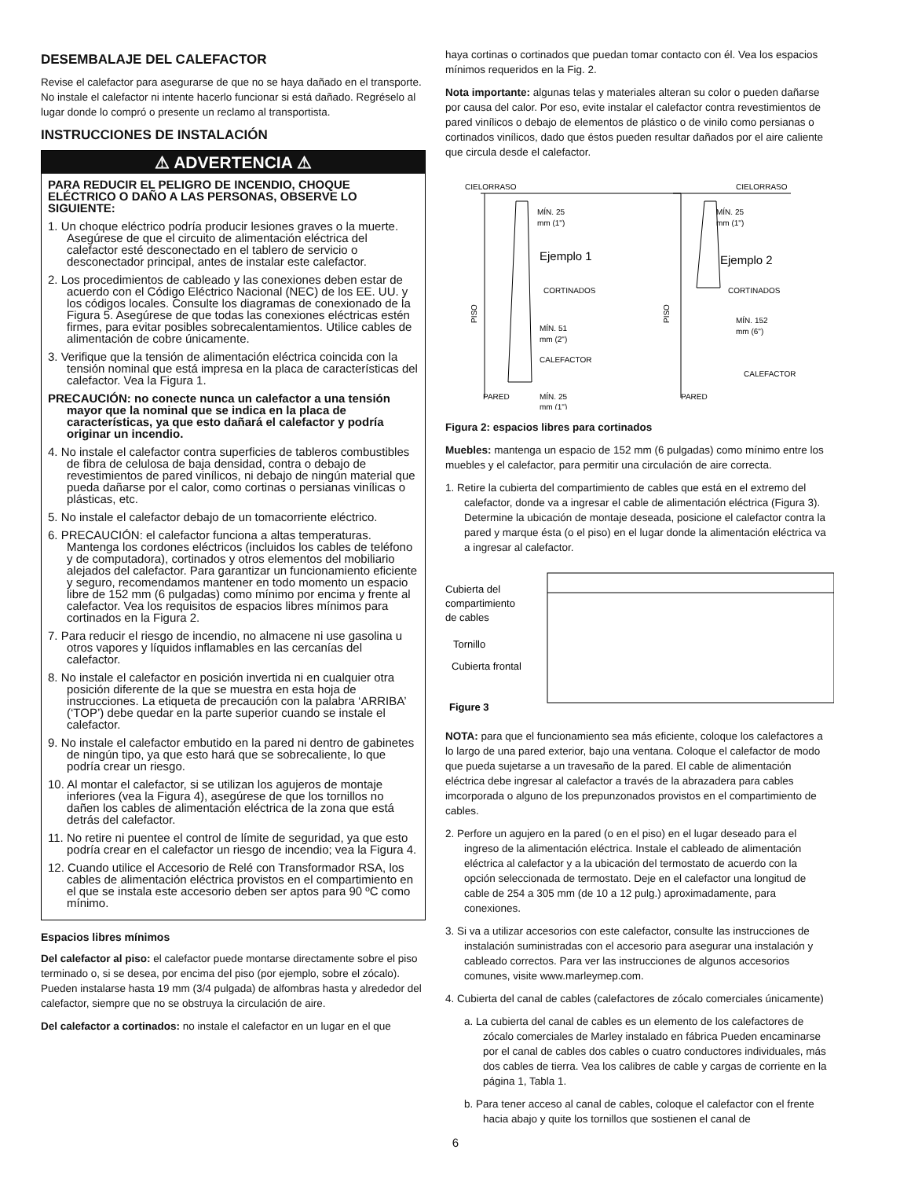DESEMBALAJE DEL CALEFACTOR
Revise el calefactor para asegurarse de que no se haya dañado en el transporte. No instale el calefactor ni intente hacerlo funcionar si está dañado. Regréselo al lugar donde lo compró o presente un reclamo al transportista.
INSTRUCCIONES DE INSTALACIÓN
⚠ ADVERTENCIA ⚠
PARA REDUCIR EL PELIGRO DE INCENDIO, CHOQUE ELÉCTRICO O DAÑO A LAS PERSONAS, OBSERVE LO SIGUIENTE:
1. Un choque eléctrico podría producir lesiones graves o la muerte. Asegúrese de que el circuito de alimentación eléctrica del calefactor esté desconectado en el tablero de servicio o desconectador principal, antes de instalar este calefactor.
2. Los procedimientos de cableado y las conexiones deben estar de acuerdo con el Código Eléctrico Nacional (NEC) de los EE. UU. y los códigos locales. Consulte los diagramas de conexionado de la Figura 5. Asegúrese de que todas las conexiones eléctricas estén firmes, para evitar posibles sobrecalentamientos. Utilice cables de alimentación de cobre únicamente.
3. Verifique que la tensión de alimentación eléctrica coincida con la tensión nominal que está impresa en la placa de características del calefactor. Vea la Figura 1.
PRECAUCIÓN: no conecte nunca un calefactor a una tensión mayor que la nominal que se indica en la placa de características, ya que esto dañará el calefactor y podría originar un incendio.
4. No instale el calefactor contra superficies de tableros combustibles de fibra de celulosa de baja densidad, contra o debajo de revestimientos de pared vinílicos, ni debajo de ningún material que pueda dañarse por el calor, como cortinas o persianas vinílicas o plásticas, etc.
5. No instale el calefactor debajo de un tomacorriente eléctrico.
6. PRECAUCIÓN: el calefactor funciona a altas temperaturas. Mantenga los cordones eléctricos (incluidos los cables de teléfono y de computadora), cortinados y otros elementos del mobiliario alejados del calefactor. Para garantizar un funcionamiento eficiente y seguro, recomendamos mantener en todo momento un espacio libre de 152 mm (6 pulgadas) como mínimo por encima y frente al calefactor. Vea los requisitos de espacios libres mínimos para cortinados en la Figura 2.
7. Para reducir el riesgo de incendio, no almacene ni use gasolina u otros vapores y líquidos inflamables en las cercanías del calefactor.
8. No instale el calefactor en posición invertida ni en cualquier otra posición diferente de la que se muestra en esta hoja de instrucciones. La etiqueta de precaución con la palabra ‘ARRIBA’ (‘TOP’) debe quedar en la parte superior cuando se instale el calefactor.
9. No instale el calefactor embutido en la pared ni dentro de gabinetes de ningún tipo, ya que esto hará que se sobrecaliente, lo que podría crear un riesgo.
10. Al montar el calefactor, si se utilizan los agujeros de montaje inferiores (vea la Figura 4), asegúrese de que los tornillos no dañen los cables de alimentación eléctrica de la zona que está detrás del calefactor.
11. No retire ni puentee el control de límite de seguridad, ya que esto podría crear en el calefactor un riesgo de incendio; vea la Figura 4.
12. Cuando utilice el Accesorio de Relé con Transformador RSA, los cables de alimentación eléctrica provistos en el compartimiento en el que se instala este accesorio deben ser aptos para 90 ºC como mínimo.
Espacios libres mínimos
Del calefactor al piso: el calefactor puede montarse directamente sobre el piso terminado o, si se desea, por encima del piso (por ejemplo, sobre el zócalo). Pueden instalarse hasta 19 mm (3/4 pulgada) de alfombras hasta y alrededor del calefactor, siempre que no se obstruya la circulación de aire.
Del calefactor a cortinados: no instale el calefactor en un lugar en el que
haya cortinas o cortinados que puedan tomar contacto con él. Vea los espacios mínimos requeridos en la Fig. 2.
Nota importante: algunas telas y materiales alteran su color o pueden dañarse por causa del calor. Por eso, evite instalar el calefactor contra revestimientos de pared vinílicos o debajo de elementos de plástico o de vinilo como persianas o cortinados vinílicos, dado que éstos pueden resultar dañados por el aire caliente que circula desde el calefactor.
CIELORRASO
CIELORRASO
MÍN. 25
mm (1")
Ejemplo 1
CORTINADOS
MÍN. 51
mm (2")
CALEFACTOR
PARED
MÍN. 25
mm (1")
MÍN. 25
mm (1")
Ejemplo 2
CORTINADOS
MÍN. 152
mm (6")
CALEFACTOR
PARED
PISO
PISO
Figura 2: espacios libres para cortinados
Muebles: mantenga un espacio de 152 mm (6 pulgadas) como mínimo entre los muebles y el calefactor, para permitir una circulación de aire correcta.
1. Retire la cubierta del compartimiento de cables que está en el extremo del calefactor, donde va a ingresar el cable de alimentación eléctrica (Figura 3). Determine la ubicación de montaje deseada, posicione el calefactor contra la pared y marque ésta (o el piso) en el lugar donde la alimentación eléctrica va a ingresar al calefactor.
Cubierta del
compartimiento
de cables
Tornillo
Cubierta frontal
Figure 3
NOTA: para que el funcionamiento sea más eficiente, coloque los calefactores a lo largo de una pared exterior, bajo una ventana. Coloque el calefactor de modo que pueda sujetarse a un travesaño de la pared. El cable de alimentación eléctrica debe ingresar al calefactor a través de la abrazadera para cables imcorporada o alguno de los prepunzonados provistos en el compartimiento de cables.
2. Perfore un agujero en la pared (o en el piso) en el lugar deseado para el ingreso de la alimentación eléctrica. Instale el cableado de alimentación eléctrica al calefactor y a la ubicación del termostato de acuerdo con la opción seleccionada de termostato. Deje en el calefactor una longitud de cable de 254 a 305 mm (de 10 a 12 pulg.) aproximadamente, para conexiones.
3. Si va a utilizar accesorios con este calefactor, consulte las instrucciones de instalación suministradas con el accesorio para asegurar una instalación y cableado correctos. Para ver las instrucciones de algunos accesorios comunes, visite www.marleymep.com.
4. Cubierta del canal de cables (calefactores de zócalo comerciales únicamente)
a. La cubierta del canal de cables es un elemento de los calefactores de zócalo comerciales de Marley instalado en fábrica Pueden encaminarse por el canal de cables dos cables o cuatro conductores individuales, más dos cables de tierra. Vea los calibres de cable y cargas de corriente en la página 1, Tabla 1.
b. Para tener acceso al canal de cables, coloque el calefactor con el frente hacia abajo y quite los tornillos que sostienen el canal de
6